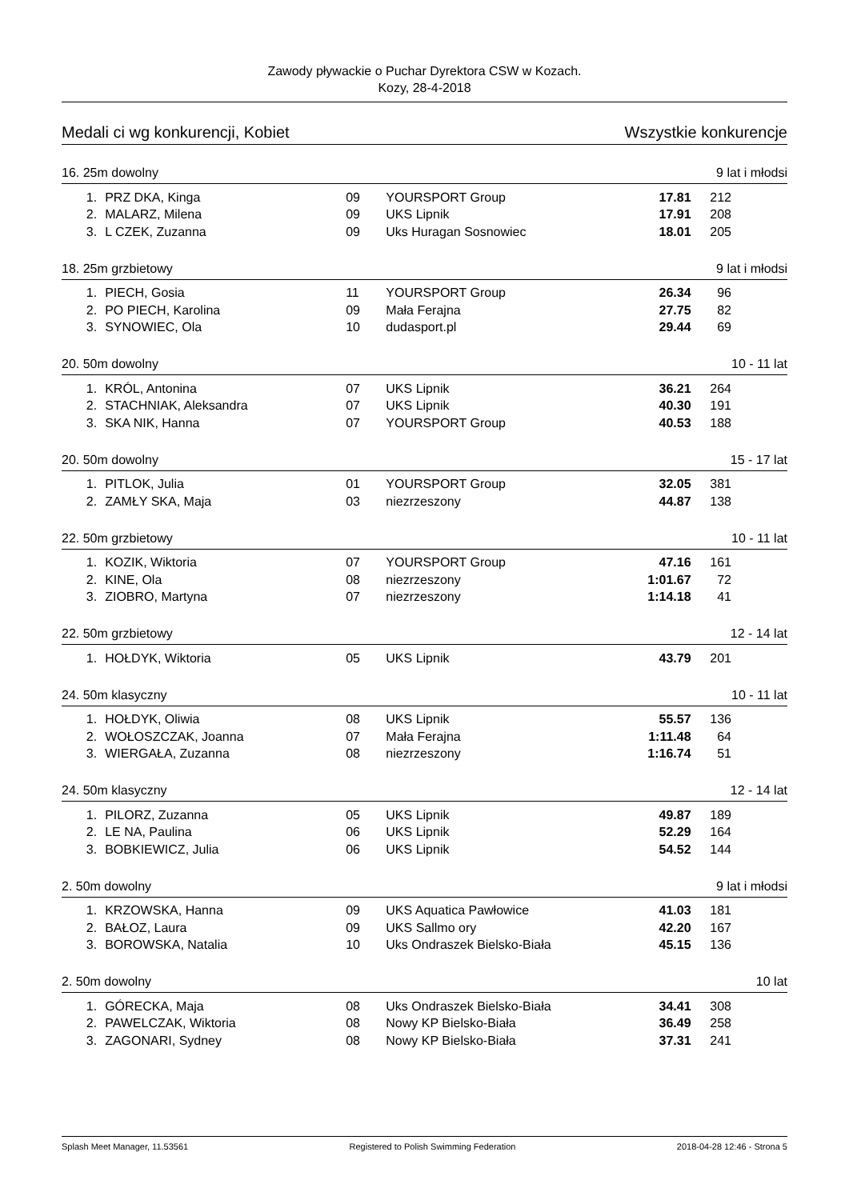Zawody pływackie o Puchar Dyrektora CSW w Kozach.
Kozy, 28-4-2018
Medali ci wg konkurencji, Kobiet Wszystkie konkurencje
16. 25m dowolny 9 lat i młodsi
| 1. | PRZ DKA, Kinga | 09 | YOURSPORT Group | 17.81 | 212 |
| 2. | MALARZ, Milena | 09 | UKS Lipnik | 17.91 | 208 |
| 3. | L CZEK, Zuzanna | 09 | Uks Huragan Sosnowiec | 18.01 | 205 |
18. 25m grzbietowy 9 lat i młodsi
| 1. | PIECH, Gosia | 11 | YOURSPORT Group | 26.34 | 96 |
| 2. | PO PIECH, Karolina | 09 | Mała Ferajna | 27.75 | 82 |
| 3. | SYNOWIEC, Ola | 10 | dudasport.pl | 29.44 | 69 |
20. 50m dowolny 10 - 11 lat
| 1. | KRÓL, Antonina | 07 | UKS Lipnik | 36.21 | 264 |
| 2. | STACHNIAK, Aleksandra | 07 | UKS Lipnik | 40.30 | 191 |
| 3. | SKA NIK, Hanna | 07 | YOURSPORT Group | 40.53 | 188 |
20. 50m dowolny 15 - 17 lat
| 1. | PITLOK, Julia | 01 | YOURSPORT Group | 32.05 | 381 |
| 2. | ZAMŁY SKA, Maja | 03 | niezrzeszony | 44.87 | 138 |
22. 50m grzbietowy 10 - 11 lat
| 1. | KOZIK, Wiktoria | 07 | YOURSPORT Group | 47.16 | 161 |
| 2. | KINE, Ola | 08 | niezrzeszony | 1:01.67 | 72 |
| 3. | ZIOBRO, Martyna | 07 | niezrzeszony | 1:14.18 | 41 |
22. 50m grzbietowy 12 - 14 lat
| 1. | HOŁDYK, Wiktoria | 05 | UKS Lipnik | 43.79 | 201 |
24. 50m klasyczny 10 - 11 lat
| 1. | HOŁDYK, Oliwia | 08 | UKS Lipnik | 55.57 | 136 |
| 2. | WOŁOSZCZAK, Joanna | 07 | Mała Ferajna | 1:11.48 | 64 |
| 3. | WIERGAŁA, Zuzanna | 08 | niezrzeszony | 1:16.74 | 51 |
24. 50m klasyczny 12 - 14 lat
| 1. | PILORZ, Zuzanna | 05 | UKS Lipnik | 49.87 | 189 |
| 2. | LE NA, Paulina | 06 | UKS Lipnik | 52.29 | 164 |
| 3. | BOBKIEWICZ, Julia | 06 | UKS Lipnik | 54.52 | 144 |
2. 50m dowolny 9 lat i młodsi
| 1. | KRZOWSKA, Hanna | 09 | UKS Aquatica Pawłowice | 41.03 | 181 |
| 2. | BAŁOZ, Laura | 09 | UKS Sallmo ory | 42.20 | 167 |
| 3. | BOROWSKA, Natalia | 10 | Uks Ondraszek Bielsko-Biała | 45.15 | 136 |
2. 50m dowolny 10 lat
| 1. | GÓRECKA, Maja | 08 | Uks Ondraszek Bielsko-Biała | 34.41 | 308 |
| 2. | PAWELCZAK, Wiktoria | 08 | Nowy KP Bielsko-Biała | 36.49 | 258 |
| 3. | ZAGONARI, Sydney | 08 | Nowy KP Bielsko-Biała | 37.31 | 241 |
Splash Meet Manager, 11.53561 Registered to Polish Swimming Federation 2018-04-28 12:46 - Strona 5